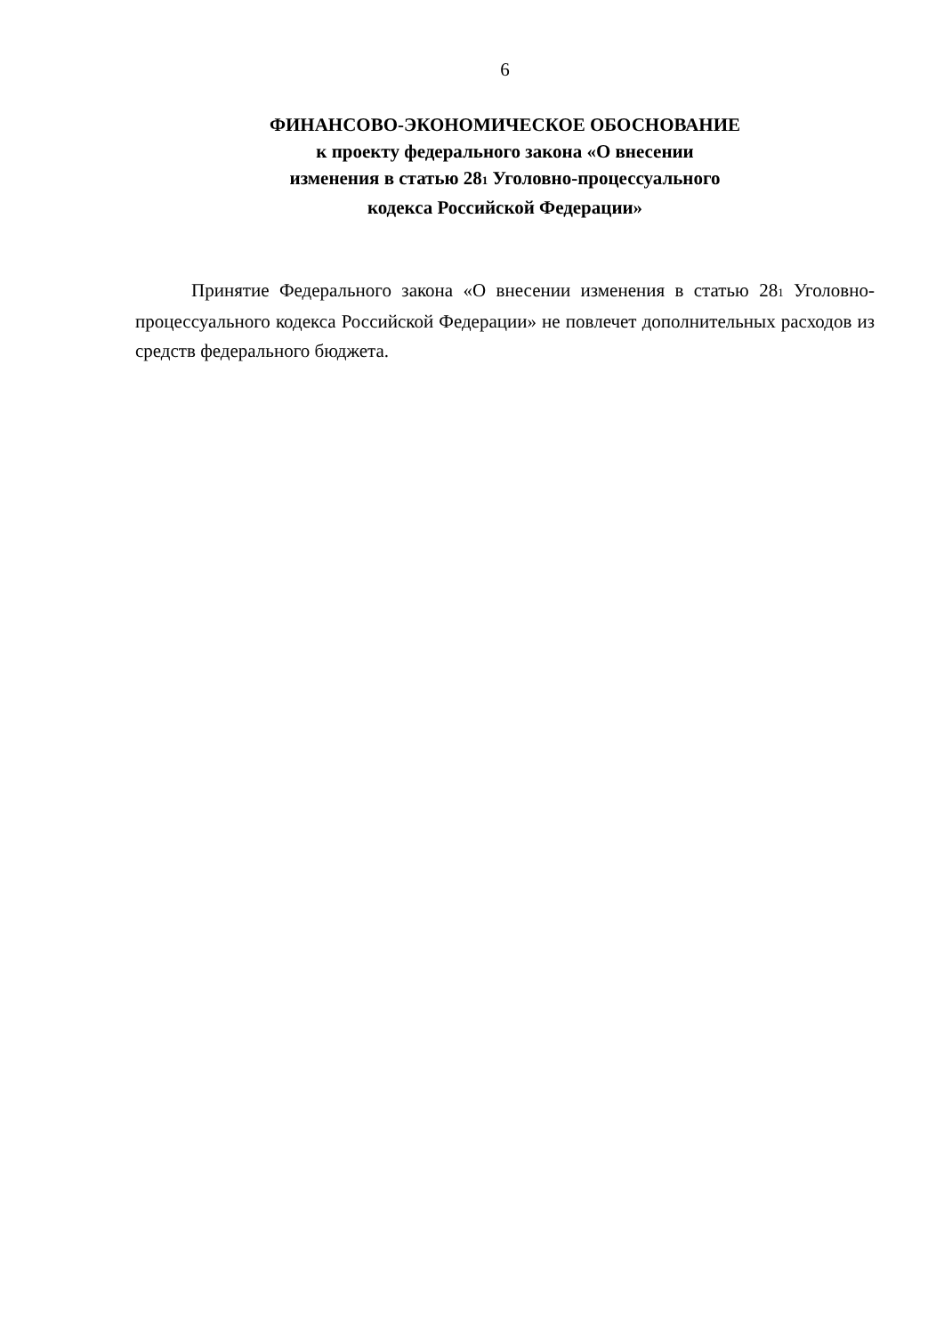6
ФИНАНСОВО-ЭКОНОМИЧЕСКОЕ ОБОСНОВАНИЕ
к проекту федерального закона «О внесении
изменения в статью 281 Уголовно-процессуального
кодекса Российской Федерации»
Принятие Федерального закона «О внесении изменения в статью 281 Уголовно-процессуального кодекса Российской Федерации» не повлечет дополнительных расходов из средств федерального бюджета.